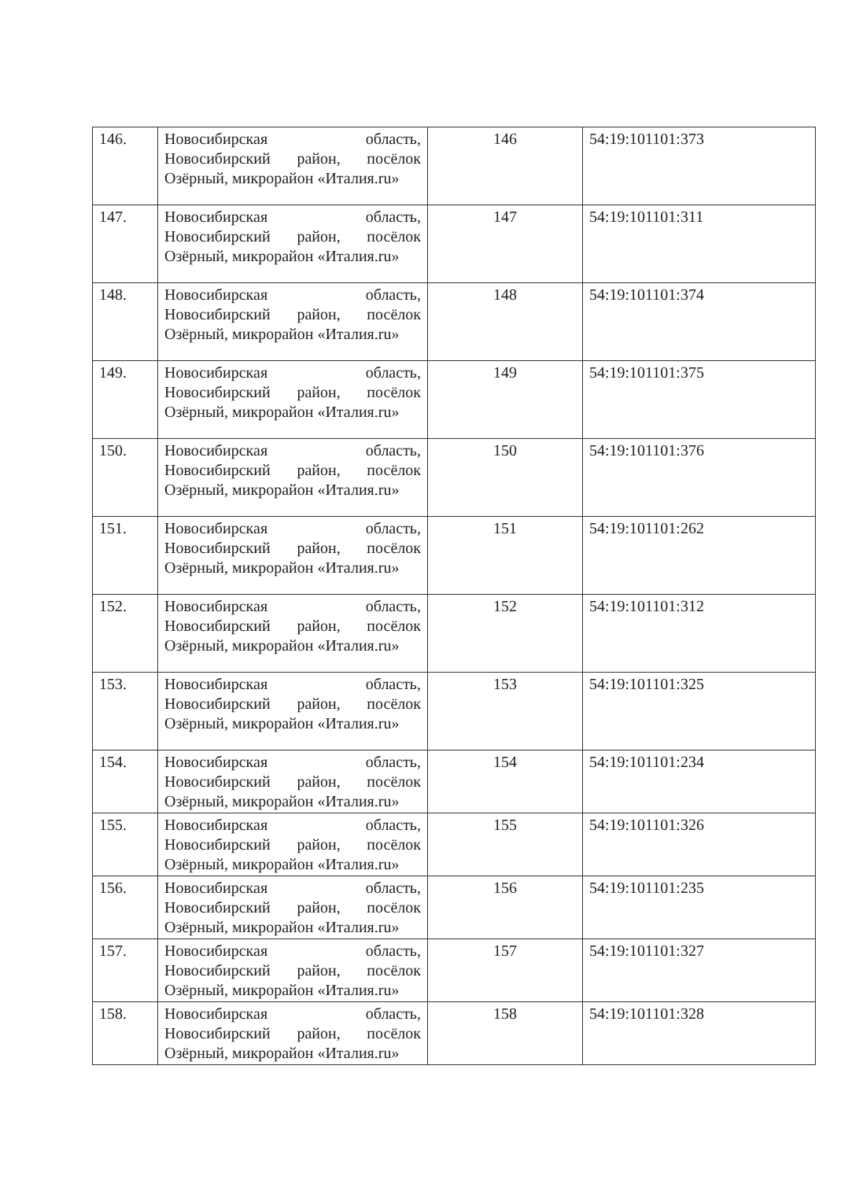| 146. | Новосибирская область, Новосибирский район, посёлок Озёрный, микрорайон «Италия.ru» | 146 | 54:19:101101:373 |
| 147. | Новосибирская область, Новосибирский район, посёлок Озёрный, микрорайон «Италия.ru» | 147 | 54:19:101101:311 |
| 148. | Новосибирская область, Новосибирский район, посёлок Озёрный, микрорайон «Италия.ru» | 148 | 54:19:101101:374 |
| 149. | Новосибирская область, Новосибирский район, посёлок Озёрный, микрорайон «Италия.ru» | 149 | 54:19:101101:375 |
| 150. | Новосибирская область, Новосибирский район, посёлок Озёрный, микрорайон «Италия.ru» | 150 | 54:19:101101:376 |
| 151. | Новосибирская область, Новосибирский район, посёлок Озёрный, микрорайон «Италия.ru» | 151 | 54:19:101101:262 |
| 152. | Новосибирская область, Новосибирский район, посёлок Озёрный, микрорайон «Италия.ru» | 152 | 54:19:101101:312 |
| 153. | Новосибирская область, Новосибирский район, посёлок Озёрный, микрорайон «Италия.ru» | 153 | 54:19:101101:325 |
| 154. | Новосибирская область, Новосибирский район, посёлок Озёрный, микрорайон «Италия.ru» | 154 | 54:19:101101:234 |
| 155. | Новосибирская область, Новосибирский район, посёлок Озёрный, микрорайон «Италия.ru» | 155 | 54:19:101101:326 |
| 156. | Новосибирская область, Новосибирский район, посёлок Озёрный, микрорайон «Италия.ru» | 156 | 54:19:101101:235 |
| 157. | Новосибирская область, Новосибирский район, посёлок Озёрный, микрорайон «Италия.ru» | 157 | 54:19:101101:327 |
| 158. | Новосибирская область, Новосибирский район, посёлок Озёрный, микрорайон «Италия.ru» | 158 | 54:19:101101:328 |